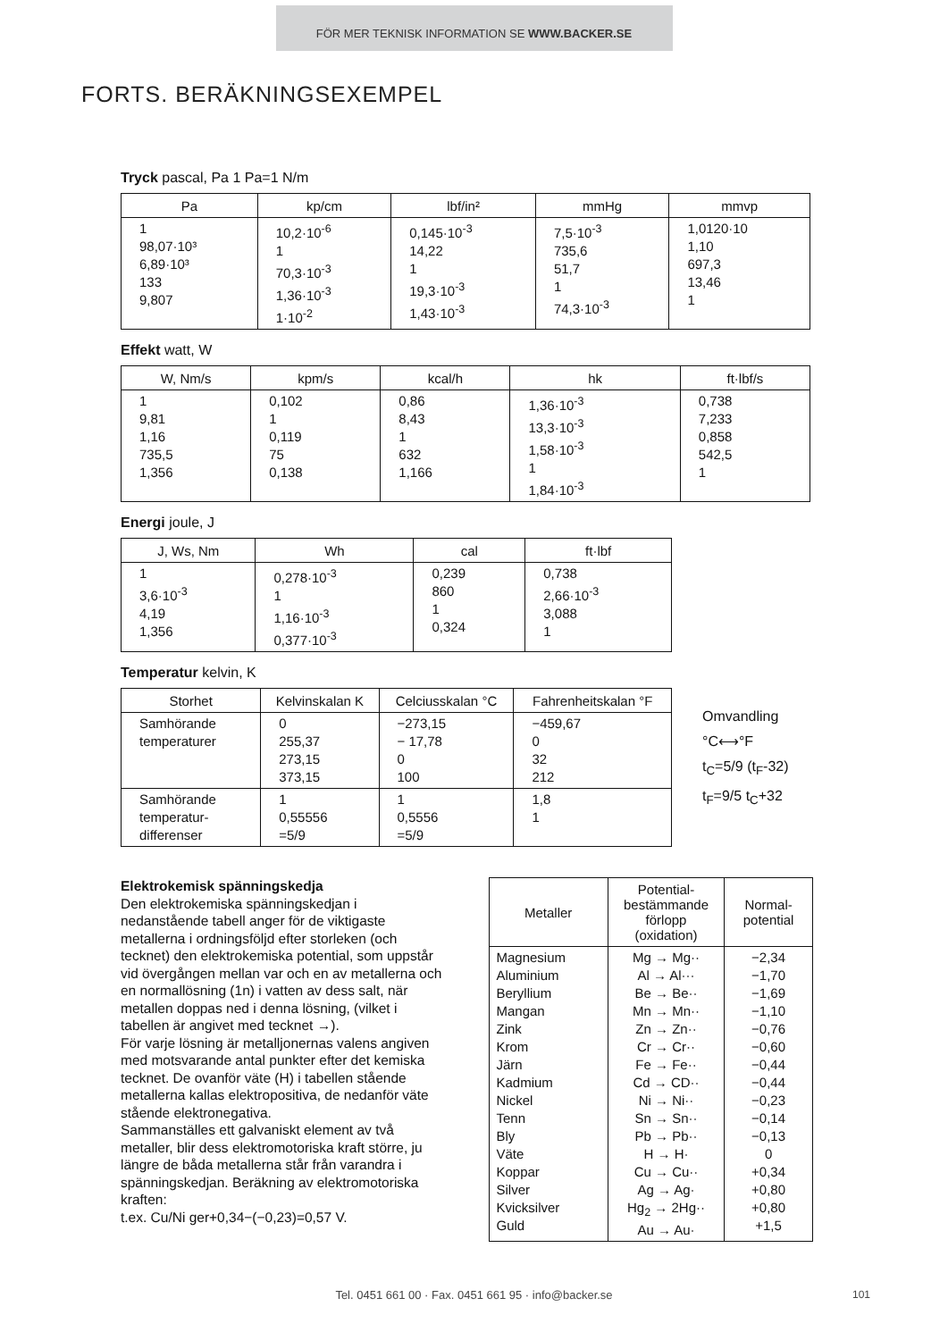FÖR MER TEKNISK INFORMATION SE WWW.BACKER.SE
FORTS. BERÄKNINGSEXEMPEL
Tryck pascal, Pa 1 Pa=1 N/m
| Pa | kp/cm | lbf/in² | mmHg | mmvp |
| --- | --- | --- | --- | --- |
| 1 98,07·10³ 6,89·10³ 133 9,807 | 10,2·10<sup>-6</sup> 1 70,3·10<sup>-3</sup> 1,36·10<sup>-3</sup> 1·10<sup>-2</sup> | 0,145·10<sup>-3</sup> 14,22 1 19,3·10<sup>-3</sup> 1,43·10<sup>-3</sup> | 7,5·10<sup>-3</sup> 735,6 51,7 1 74,3·10<sup>-3</sup> | 1,0120·10 1,10 697,3 13,46 1 |
Effekt watt, W
| W, Nm/s | kpm/s | kcal/h | hk | ft·lbf/s |
| --- | --- | --- | --- | --- |
| 1 9,81 1,16 735,5 1,356 | 0,102 1 0,119 75 0,138 | 0,86 8,43 1 632 1,166 | 1,36·10<sup>-3</sup> 13,3·10<sup>-3</sup> 1,58·10<sup>-3</sup> 1 1,84·10<sup>-3</sup> | 0,738 7,233 0,858 542,5 1 |
Energi joule, J
| J, Ws, Nm | Wh | cal | ft·lbf |
| --- | --- | --- | --- |
| 1 3,6·10<sup>-3</sup> 4,19 1,356 | 0,278·10<sup>-3</sup> 1 1,16·10<sup>-3</sup> 0,377·10<sup>-3</sup> | 0,239 860 1 0,324 | 0,738 2,66·10<sup>-3</sup> 3,088 1 |
Temperatur kelvin, K
| Storhet | Kelvinskalan K | Celciusskalan °C | Fahrenheitskalan °F |
| --- | --- | --- | --- |
| Samhörande temperaturer | 0 255,37 273,15 373,15 | −273,15 − 17,78 0 100 | −459,67 0 32 212 |
| Samhörande temperatur- differenser | 1 0,55556 =5/9 | 1 0,5556 =5/9 | 1,8 1 |
Omvandling
°C⟷°F
t<sub>C</sub>=5/9 (t<sub>F</sub>-32)
t<sub>F</sub>=9/5 t<sub>C</sub>+32
Elektrokemisk spänningskedja
Den elektrokemiska spänningskedjan i nedanstående tabell anger för de viktigaste metallerna i ordningsföljd efter storleken (och tecknet) den elektrokemiska potential, som uppstår vid övergången mellan var och en av metallerna och en normallösning (1n) i vatten av dess salt, när metallen doppas ned i denna lösning, (vilket i tabellen är angivet med tecknet →).
För varje lösning är metalljonernas valens angiven med motsvarande antal punkter efter det kemiska tecknet. De ovanför väte (H) i tabellen stående metallerna kallas elektropositiva, de nedanför väte stående elektronegativa.
Sammanställes ett galvaniskt element av två metaller, blir dess elektromotoriska kraft större, ju längre de båda metallerna står från varandra i spänningskedjan. Beräkning av elektromotoriska kraften:
t.ex. Cu/Ni ger+0,34−(−0,23)=0,57 V.
| Metaller | Potential- bestämmande förlopp (oxidation) | Normal- potential |
| --- | --- | --- |
| Magnesium Aluminium Beryllium Mangan Zink Krom Järn Kadmium Nickel Tenn Bly Väte Koppar Silver Kvicksilver Guld | Mg → Mg·· Al → Al··· Be → Be·· Mn → Mn·· Zn → Zn·· Cr → Cr·· Fe → Fe·· Cd → CD·· Ni → Ni·· Sn → Sn·· Pb → Pb·· H → H· Cu → Cu·· Ag → Ag· Hg<sub>2</sub> → 2Hg·· Au → Au· | −2,34 −1,70 −1,69 −1,10 −0,76 −0,60 −0,44 −0,44 −0,23 −0,14 −0,13 0 +0,34 +0,80 +0,80 +1,5 |
Tel. 0451 661 00 · Fax. 0451 661 95 · info@backer.se 101